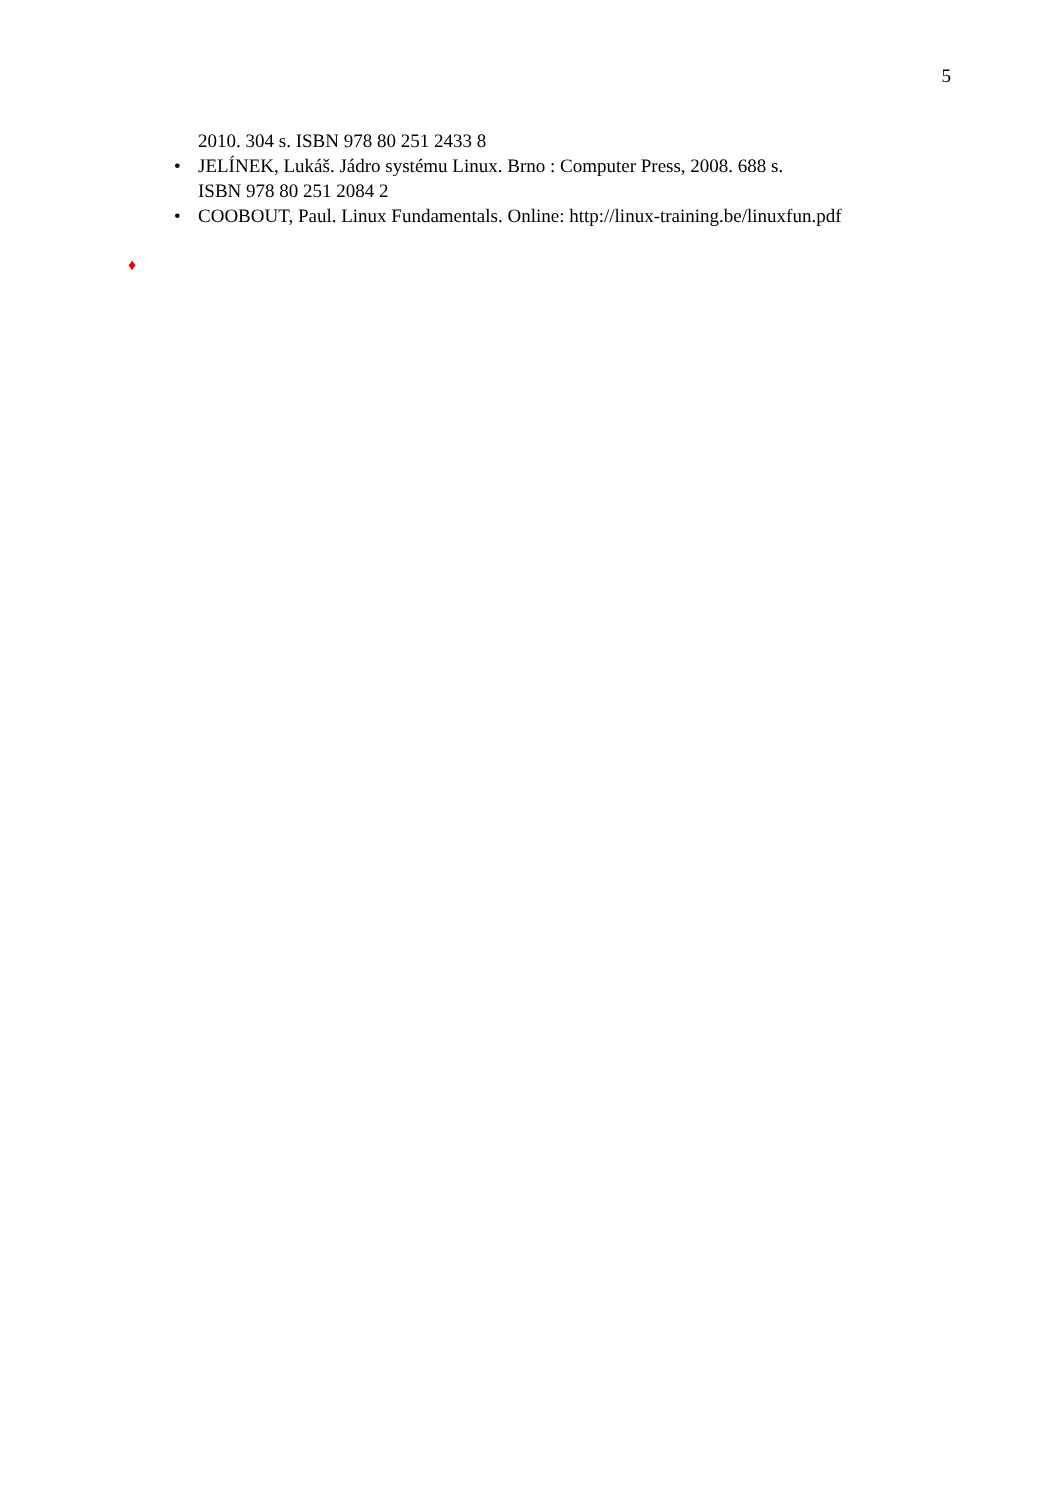5
2010. 304 s. ISBN 978 80 251 2433 8
• JELÍNEK, Lukáš. Jádro systému Linux. Brno : Computer Press, 2008. 688 s.
ISBN 978 80 251 2084 2
• COOBOUT, Paul. Linux Fundamentals. Online: http://linux-training.be/linuxfun.pdf
♦